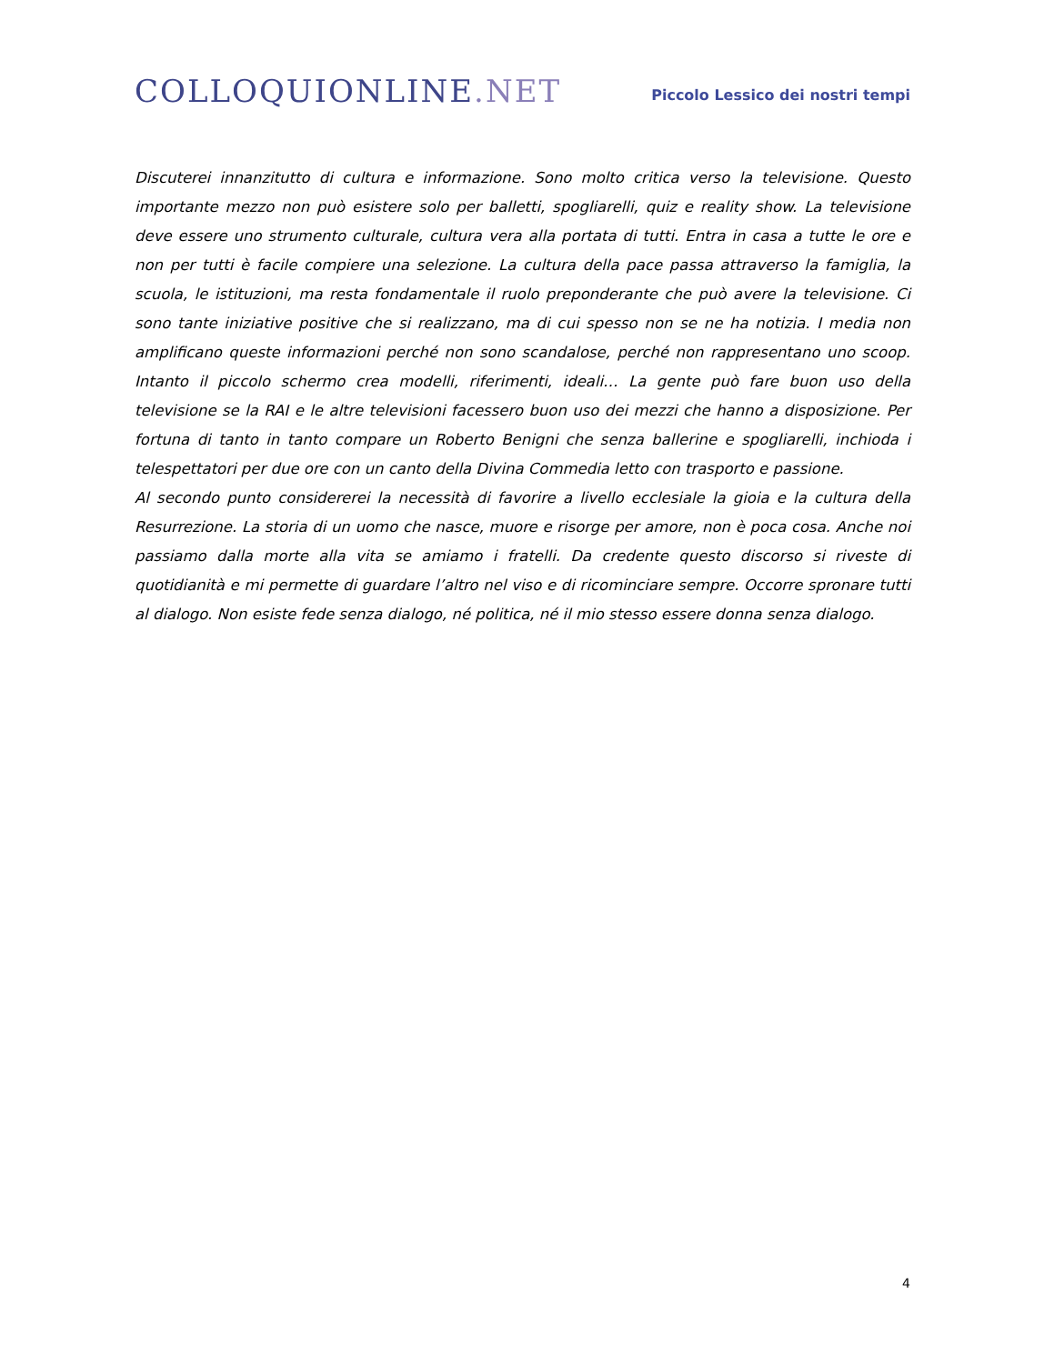COLLOQUIONLINE.NET
Piccolo Lessico dei nostri tempi
Discuterei innanzitutto di cultura e informazione. Sono molto critica verso la televisione. Questo importante mezzo non può esistere solo per balletti, spogliarelli, quiz e reality show. La televisione deve essere uno strumento culturale, cultura vera alla portata di tutti. Entra in casa a tutte le ore e non per tutti è facile compiere una selezione. La cultura della pace passa attraverso la famiglia, la scuola, le istituzioni, ma resta fondamentale il ruolo preponderante che può avere la televisione. Ci sono tante iniziative positive che si realizzano, ma di cui spesso non se ne ha notizia. I media non amplificano queste informazioni perché non sono scandalose, perché non rappresentano uno scoop. Intanto il piccolo schermo crea modelli, riferimenti, ideali… La gente può fare buon uso della televisione se la RAI e le altre televisioni facessero buon uso dei mezzi che hanno a disposizione. Per fortuna di tanto in tanto compare un Roberto Benigni che senza ballerine e spogliarelli, inchioda i telespettatori per due ore con un canto della Divina Commedia letto con trasporto e passione.
Al secondo punto considererei la necessità di favorire a livello ecclesiale la gioia e la cultura della Resurrezione. La storia di un uomo che nasce, muore e risorge per amore, non è poca cosa. Anche noi passiamo dalla morte alla vita se amiamo i fratelli. Da credente questo discorso si riveste di quotidianità e mi permette di guardare l’altro nel viso e di ricominciare sempre. Occorre spronare tutti al dialogo. Non esiste fede senza dialogo, né politica, né il mio stesso essere donna senza dialogo.
4